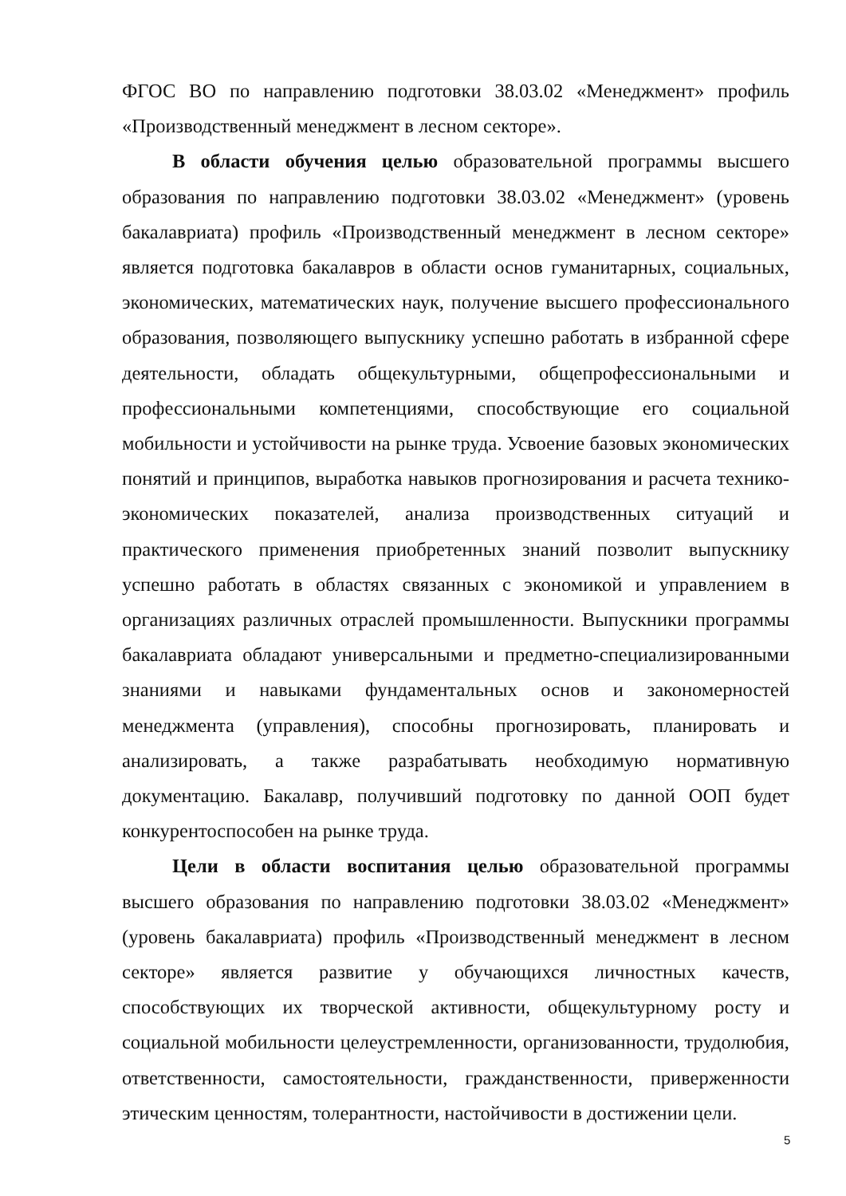ФГОС ВО по направлению подготовки 38.03.02 «Менеджмент» профиль «Производственный менеджмент в лесном секторе».
В области обучения целью образовательной программы высшего образования по направлению подготовки 38.03.02 «Менеджмент» (уровень бакалавриата) профиль «Производственный менеджмент в лесном секторе» является подготовка бакалавров в области основ гуманитарных, социальных, экономических, математических наук, получение высшего профессионального образования, позволяющего выпускнику успешно работать в избранной сфере деятельности, обладать общекультурными, общепрофессиональными и профессиональными компетенциями, способствующие его социальной мобильности и устойчивости на рынке труда. Усвоение базовых экономических понятий и принципов, выработка навыков прогнозирования и расчета технико-экономических показателей, анализа производственных ситуаций и практического применения приобретенных знаний позволит выпускнику успешно работать в областях связанных с экономикой и управлением в организациях различных отраслей промышленности. Выпускники программы бакалавриата обладают универсальными и предметно-специализированными знаниями и навыками фундаментальных основ и закономерностей менеджмента (управления), способны прогнозировать, планировать и анализировать, а также разрабатывать необходимую нормативную документацию. Бакалавр, получивший подготовку по данной ООП будет конкурентоспособен на рынке труда.
Цели в области воспитания целью образовательной программы высшего образования по направлению подготовки 38.03.02 «Менеджмент» (уровень бакалавриата) профиль «Производственный менеджмент в лесном секторе» является развитие у обучающихся личностных качеств, способствующих их творческой активности, общекультурному росту и социальной мобильности целеустремленности, организованности, трудолюбия, ответственности, самостоятельности, гражданственности, приверженности этическим ценностям, толерантности, настойчивости в достижении цели.
5